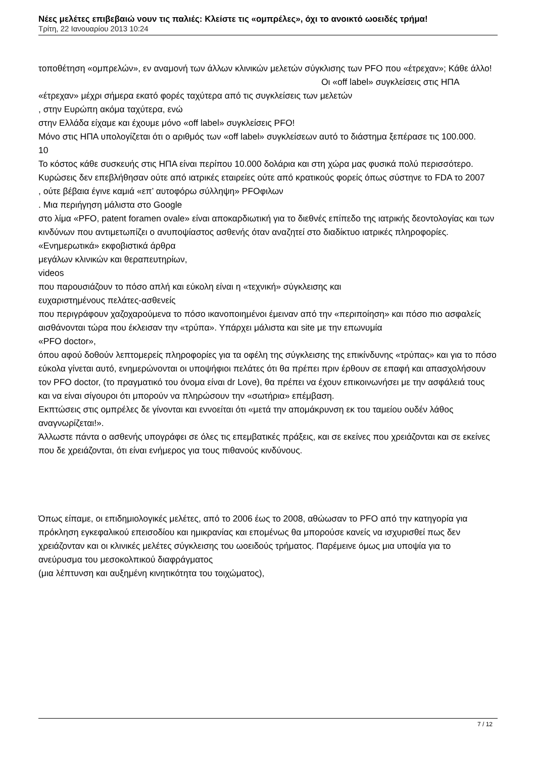Νέες μελέτες επιβεβαιώ νουν τις παλιές: Κλείστε τις «ομπρέλες», όχι το ανοικτό ωοειδές τρήμα!
Τρίτη, 22 Ιανουαρίου 2013 10:24
τοποθέτηση «ομπρελών», εν αναμονή των άλλων κλινικών μελετών σύγκλισης των PFO που «έτρεχαν»; Κάθε άλλο! Οι «off label» συγκλείσεις στις ΗΠΑ «έτρεχαν» μέχρι σήμερα εκατό φορές ταχύτερα από τις συγκλείσεις των μελετών
, στην Ευρώπη ακόμα ταχύτερα, ενώ
στην Ελλάδα είχαμε και έχουμε μόνο «off label» συγκλείσεις PFO!
Μόνο στις ΗΠΑ υπολογίζεται ότι ο αριθμός των «off label» συγκλείσεων αυτό το διάστημα ξεπέρασε τις 100.000.
10
Το κόστος κάθε συσκευής στις ΗΠΑ είναι περίπου 10.000 δολάρια και στη χώρα μας φυσικά πολύ περισσότερο.
Κυρώσεις δεν επεβλήθησαν ούτε από ιατρικές εταιρείες ούτε από κρατικούς φορείς όπως σύστηνε το FDA το 2007
, ούτε βέβαια έγινε καμιά «επ’ αυτοφόρω σύλληψη» PFOφιλων
. Μια περιήγηση μάλιστα στο Google
στο λίμα «PFO, patent foramen ovale» είναι αποκαρδιωτική για το διεθνές επίπεδο της ιατρικής δεοντολογίας και των κινδύνων που αντιμετωπίζει ο ανυποψίαστος ασθενής όταν αναζητεί στο διαδίκτυο ιατρικές πληροφορίες.
«Ενημερωτικά» εκφοβιστικά άρθρα
μεγάλων κλινικών και θεραπευτηρίων,
videos
που παρουσιάζουν το πόσο απλή και εύκολη είναι η «τεχνική» σύγκλεισης και
ευχαριστημένους πελάτες-ασθενείς
που περιγράφουν χαζοχαρούμενα το πόσο ικανοποιημένοι έμειναν από την «περιποίηση» και πόσο πιο ασφαλείς αισθάνονται τώρα που έκλεισαν την «τρύπα». Υπάρχει μάλιστα και site με την επωνυμία
«PFO doctor»,
όπου αφού δοθούν λεπτομερείς πληροφορίες για τα οφέλη της σύγκλεισης της επικίνδυνης «τρύπας» και για το πόσο εύκολα γίνεται αυτό, ενημερώνονται οι υποψήφιοι πελάτες ότι θα πρέπει πριν έρθουν σε επαφή και απασχολήσουν τον PFO doctor, (το πραγματικό του όνομα είναι dr Love), θα πρέπει να έχουν επικοινωνήσει με την ασφάλειά τους και να είναι σίγουροι ότι μπορούν να πληρώσουν την «σωτήρια» επέμβαση.
Εκπτώσεις στις ομπρέλες δε γίνονται και εννοείται ότι «μετά την απομάκρυνση εκ του ταμείου ουδέν λάθος αναγνωρίζεται!».
Άλλωστε πάντα ο ασθενής υπογράφει σε όλες τις επεμβατικές πράξεις, και σε εκείνες που χρειάζονται και σε εκείνες που δε χρειάζονται, ότι είναι ενήμερος για τους πιθανούς κινδύνους.
Όπως είπαμε, οι επιδημιολογικές μελέτες, από το 2006 έως το 2008, αθώωσαν το PFO από την κατηγορία για πρόκληση εγκεφαλικού επεισοδίου και ημικρανίας και επομένως θα μπορούσε κανείς να ισχυρισθεί πως δεν χρειάζονταν και οι κλινικές μελέτες σύγκλεισης του ωοειδούς τρήματος. Παρέμεινε όμως μια υποψία για το
ανεύρυσμα του μεσοκολπικού διαφράγματος
(μια λέπτυνση και αυξημένη κινητικότητα του τοιχώματος),
7 / 12